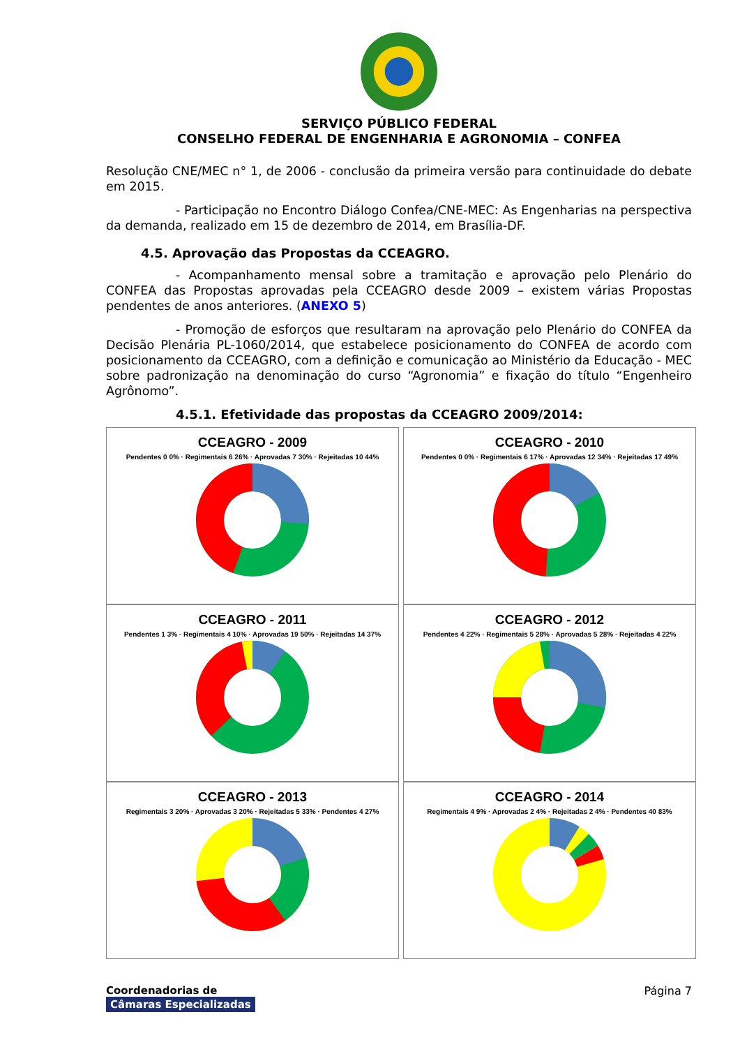SERVIÇO PÚBLICO FEDERAL
CONSELHO FEDERAL DE ENGENHARIA E AGRONOMIA – CONFEA
Resolução CNE/MEC n° 1, de 2006 - conclusão da primeira versão para continuidade do debate em 2015.
- Participação no Encontro Diálogo Confea/CNE-MEC: As Engenharias na perspectiva da demanda, realizado em 15 de dezembro de 2014, em Brasília-DF.
4.5. Aprovação das Propostas da CCEAGRO.
- Acompanhamento mensal sobre a tramitação e aprovação pelo Plenário do CONFEA das Propostas aprovadas pela CCEAGRO desde 2009 – existem várias Propostas pendentes de anos anteriores. (ANEXO 5)
- Promoção de esforços que resultaram na aprovação pelo Plenário do CONFEA da Decisão Plenária PL-1060/2014, que estabelece posicionamento do CONFEA de acordo com posicionamento da CCEAGRO, com a definição e comunicação ao Ministério da Educação - MEC sobre padronização na denominação do curso “Agronomia” e fixação do título “Engenheiro Agrônomo”.
4.5.1. Efetividade das propostas da CCEAGRO 2009/2014:
CCEAGRO - 2009
Pendentes 0 0% · Regimentais 6 26% · Aprovadas 7 30% · Rejeitadas 10 44%
CCEAGRO - 2010
Pendentes 0 0% · Regimentais 6 17% · Aprovadas 12 34% · Rejeitadas 17 49%
CCEAGRO - 2011
Pendentes 1 3% · Regimentais 4 10% · Aprovadas 19 50% · Rejeitadas 14 37%
CCEAGRO - 2012
Pendentes 4 22% · Regimentais 5 28% · Aprovadas 5 28% · Rejeitadas 4 22%
CCEAGRO - 2013
Regimentais 3 20% · Aprovadas 3 20% · Rejeitadas 5 33% · Pendentes 4 27%
CCEAGRO - 2014
Regimentais 4 9% · Aprovadas 2 4% · Rejeitadas 2 4% · Pendentes 40 83%
Coordenadorias de
Câmaras Especializadas
Página 7